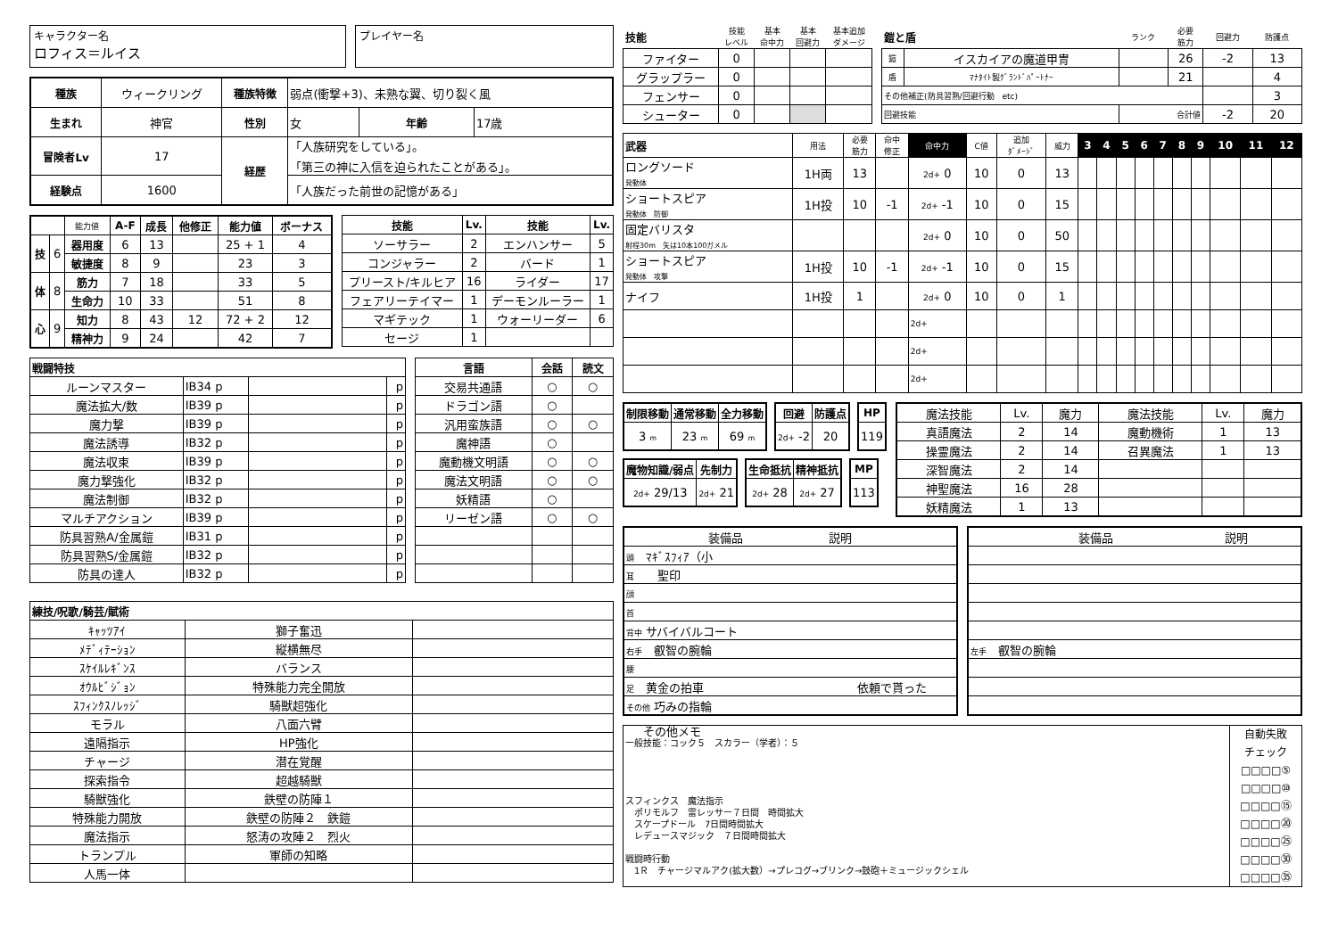キャラクター名
ロフィス＝ルイス
プレイヤー名
| 種族 | ウィークリング | 種族特徴 | 弱点(衝撃+3)、未熟な翼、切り裂く風 | | |
| 生まれ | 神官 | 性別 | 女 | 年齢 | 17歳 |
| 冒険者Lv | 17 | 経歴 | 「人族研究をしている」。 「第三の神に入信を迫られたことがある」。 | | |
| 経験点 | 1600 | | 「人族だった前世の記憶がある」 | | |
| | | 能力値 | A-F | 成長 | 他修正 | 能力値 | ボーナス |
| 技 | 6 | 器用度 | 6 | 13 | | 25 + 1 | 4 |
| | | 敏捷度 | 8 | 9 | | 23 | 3 |
| 体 | 8 | 筋力 | 7 | 18 | | 33 | 5 |
| | | 生命力 | 10 | 33 | | 51 | 8 |
| 心 | 9 | 知力 | 8 | 43 | 12 | 72 + 2 | 12 |
| | | 精神力 | 9 | 24 | | 42 | 7 |
| 技能 | Lv. | 技能 | Lv. |
| --- | --- | --- | --- |
| ソーサラー | 2 | エンハンサー | 5 |
| コンジャラー | 2 | バード | 1 |
| プリースト/キルヒア | 16 | ライダー | 17 |
| フェアリーテイマー | 1 | デーモンルーラー | 1 |
| マギテック | 1 | ウォーリーダー | 6 |
| セージ | 1 | | |
| 戦闘特技 | | | |
| --- | --- | --- | --- |
| ルーンマスター | IB34 p | | p |
| 魔法拡大/数 | IB39 p | | p |
| 魔力撃 | IB39 p | | p |
| 魔法誘導 | IB32 p | | p |
| 魔法収束 | IB39 p | | p |
| 魔力撃強化 | IB32 p | | p |
| 魔法制御 | IB32 p | | p |
| マルチアクション | IB39 p | | p |
| 防具習熟A/金属鎧 | IB31 p | | p |
| 防具習熟S/金属鎧 | IB32 p | | p |
| 防具の達人 | IB32 p | | p |
| 言語 | 会話 | 読文 |
| --- | --- | --- |
| 交易共通語 | ○ | ○ |
| ドラゴン語 | ○ | |
| 汎用蛮族語 | ○ | ○ |
| 魔神語 | ○ | |
| 魔動機文明語 | ○ | ○ |
| 魔法文明語 | ○ | ○ |
| 妖精語 | ○ | |
| リーゼン語 | ○ | ○ |
| 練技/呪歌/騎芸/賦術 | | |
| --- | --- | --- |
| ｷｬｯﾂｱｲ | 獅子奮迅 | |
| ﾒﾃﾞｨﾃｰｼｮﾝ | 縦横無尽 | |
| ｽｹｲﾙﾚｷﾞﾝｽ | バランス | |
| ｵｳﾙﾋﾞｼﾞｮﾝ | 特殊能力完全開放 | |
| ｽﾌｨﾝｸｽﾉﾚｯｼﾞ | 騎獣超強化 | |
| モラル | 八面六臂 | |
| 遠隔指示 | HP強化 | |
| チャージ | 潜在覚醒 | |
| 探索指令 | 超越騎獣 | |
| 騎獣強化 | 鉄壁の防陣１ | |
| 特殊能力開放 | 鉄壁の防陣２ 鉄鎧 | |
| 魔法指示 | 怒涛の攻陣２ 烈火 | |
| トランプル | 軍師の知略 | |
| 人馬一体 | | |
| 技能 | 技能 レベル | 基本 命中力 | 基本 回避力 | 基本追加 ダメージ |
| ファイター | 0 | | | |
| グラップラー | 0 | | | |
| フェンサー | 0 | | | |
| シューター | 0 | | | |
| 鎧と盾 | | ランク | 必要 筋力 | 回避力 | 防護点 |
| 鎧 | イスカイアの魔道甲冑 | | 26 | -2 | 13 |
| 盾 | ﾏﾅﾀｲﾄ製ｸﾞﾗﾝﾄﾞﾊﾟｰﾄﾅｰ | | 21 | | 4 |
| その他補正(防具習熟/回避行動 etc) | | | | | 3 |
| 回避技能 | | 合計値 | | -2 | 20 |
| 武器 | 用法 | 必要 筋力 | 命中 修正 | 命中力 | C値 | 追加 ﾀﾞﾒｰｼﾞ | 威力 | 3 | 4 | 5 | 6 | 7 | 8 | 9 | 10 | 11 | 12 |
| ロングソード 発動体 | 1H両 | 13 | | 2d+ 0 | 10 | 0 | 13 | | | | | | | | | | |
| ショートスピア 発動体 防御 | 1H投 | 10 | -1 | 2d+ -1 | 10 | 0 | 15 | | | | | | | | | | |
| 固定バリスタ 射程30m 矢は10本100ガメル | | | | 2d+ 0 | 10 | 0 | 50 | | | | | | | | | | |
| ショートスピア 発動体 攻撃 | 1H投 | 10 | -1 | 2d+ -1 | 10 | 0 | 15 | | | | | | | | | | |
| ナイフ | 1H投 | 1 | | 2d+ 0 | 10 | 0 | 1 | | | | | | | | | | |
| | | | | 2d+ | | | | | | | | | | | | | |
| | | | | 2d+ | | | | | | | | | | | | | |
| | | | | 2d+ | | | | | | | | | | | | | |
| 制限移動 | 通常移動 | 全力移動 |
| --- | --- | --- |
| 3 m | 23 m | 69 m |
| 回避 | 防護点 |
| --- | --- |
| 2d+ -2 | 20 |
| HP |
| --- |
| 119 |
| 魔物知識/弱点 | 先制力 |
| --- | --- |
| 2d+ 29/13 | 2d+ 21 |
| 生命抵抗 | 精神抵抗 |
| --- | --- |
| 2d+ 28 | 2d+ 27 |
| MP |
| --- |
| 113 |
| 魔法技能 | Lv. | 魔力 | 魔法技能 | Lv. | 魔力 |
| 真語魔法 | 2 | 14 | 魔動機術 | 1 | 13 |
| 操霊魔法 | 2 | 14 | 召異魔法 | 1 | 13 |
| 深智魔法 | 2 | 14 | | | |
| 神聖魔法 | 16 | 28 | | | |
| 妖精魔法 | 1 | 13 | | | |
| 装備品 | 説明 |
| 頭 ﾏｷﾞｽﾌｨｱ（小 | |
| 耳 聖印 | |
| 顔 | |
| 首 | |
| 背中 サバイバルコート | |
| 右手 叡智の腕輪 | |
| 腰 | |
| 足 黄金の拍車 | 依頼で貰った |
| その他 巧みの指輪 | |
| 装備品 | 説明 |
| 左手 叡智の腕輪 | |
その他メモ
一般技能：コック５　スカラー（学者）：５
スフィンクス　魔法指示
　ポリモルフ　雷レッサー７日間　時間拡大
　スケープドール　7日間時間拡大
　レデュースマジック　７日間時間拡大
戦闘時行動
　1Ｒ　チャージマルアク(拡大数）→プレコグ→ブリンク→鼓砲＋ミュージックシェル
自動失敗
チェック
□□□□⑤
□□□□⑩
□□□□⑮
□□□□⑳
□□□□㉕
□□□□㉚
□□□□㉟